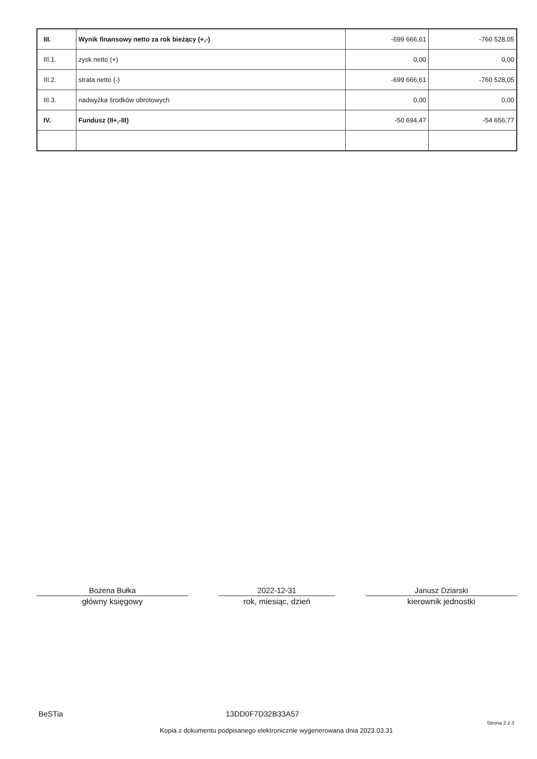| III. | Wynik finansowy netto za rok bieżący (+,-) | -699 666,61 | -760 528,05 |
| III.1. | zysk netto (+) | 0,00 | 0,00 |
| III.2. | strata netto (-) | -699 666,61 | -760 528,05 |
| III.3. | nadwyżka środków obrotowych | 0,00 | 0,00 |
| IV. | Fundusz (II+,-III) | -50 694,47 | -54 656,77 |
Bożena Bułka
główny księgowy
2022-12-31
rok, miesiąc, dzień
Janusz Dziarski
kierownik jednostki
BeSTia 13DD0F7D32B33A57
Strona 2 z 3
Kopia z dokumentu podpisanego elektronicznie wygenerowana dnia 2023.03.31